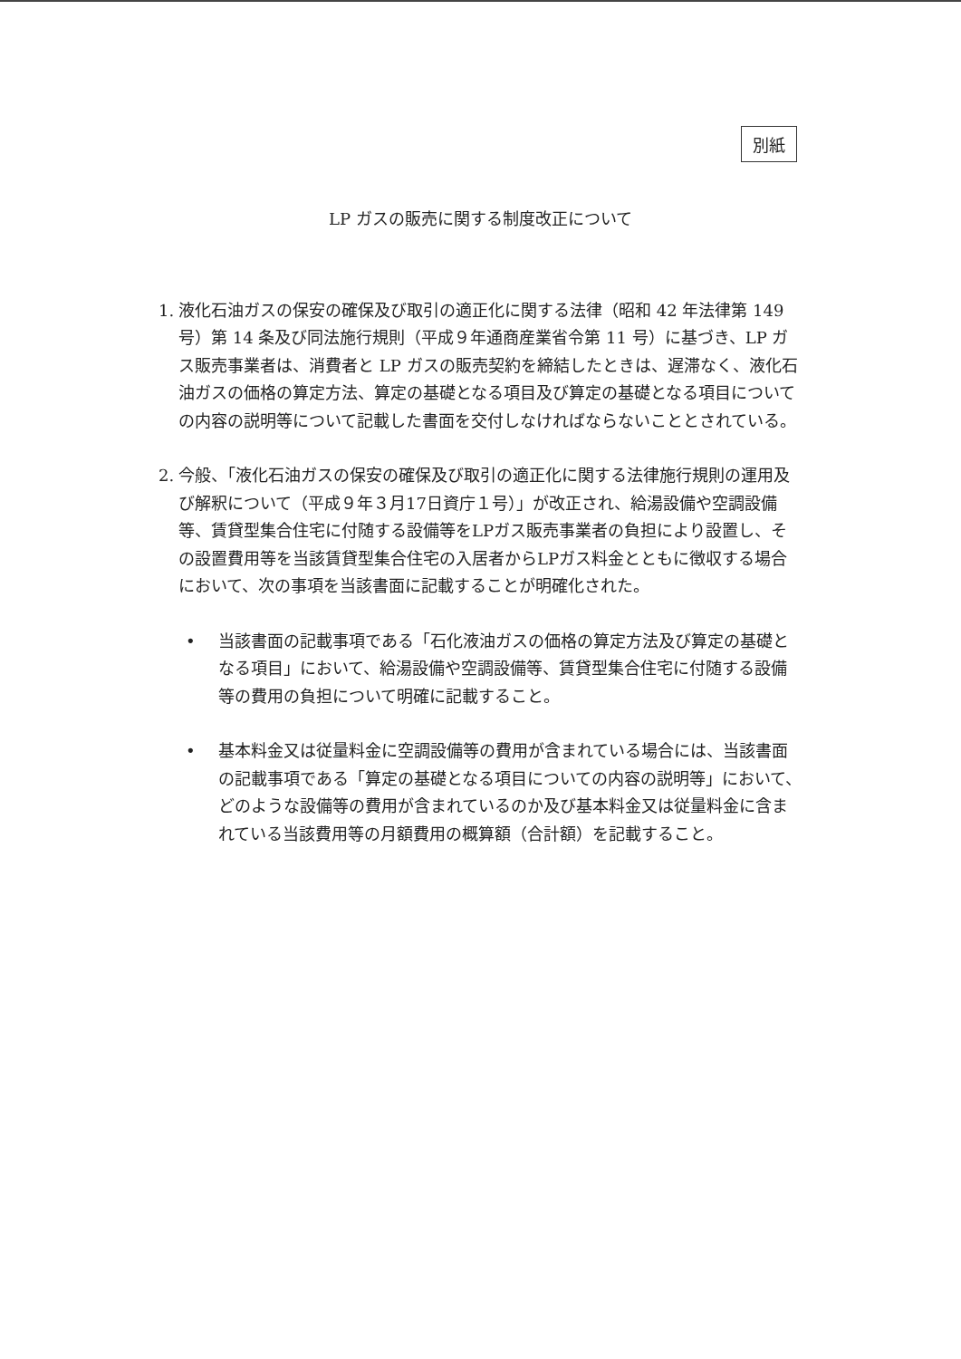別紙
LP ガスの販売に関する制度改正について
1. 液化石油ガスの保安の確保及び取引の適正化に関する法律（昭和 42 年法律第 149 号）第 14 条及び同法施行規則（平成９年通商産業省令第 11 号）に基づき、LP ガス販売事業者は、消費者と LP ガスの販売契約を締結したときは、遅滞なく、液化石油ガスの価格の算定方法、算定の基礎となる項目及び算定の基礎となる項目についての内容の説明等について記載した書面を交付しなければならないこととされている。
2. 今般、「液化石油ガスの保安の確保及び取引の適正化に関する法律施行規則の運用及び解釈について（平成９年３月17日資庁１号）」が改正され、給湯設備や空調設備等、賃貸型集合住宅に付随する設備等をLPガス販売事業者の負担により設置し、その設置費用等を当該賃貸型集合住宅の入居者からLPガス料金とともに徴収する場合において、次の事項を当該書面に記載することが明確化された。
• 当該書面の記載事項である「石化液油ガスの価格の算定方法及び算定の基礎となる項目」において、給湯設備や空調設備等、賃貸型集合住宅に付随する設備等の費用の負担について明確に記載すること。
• 基本料金又は従量料金に空調設備等の費用が含まれている場合には、当該書面の記載事項である「算定の基礎となる項目についての内容の説明等」において、どのような設備等の費用が含まれているのか及び基本料金又は従量料金に含まれている当該費用等の月額費用の概算額（合計額）を記載すること。